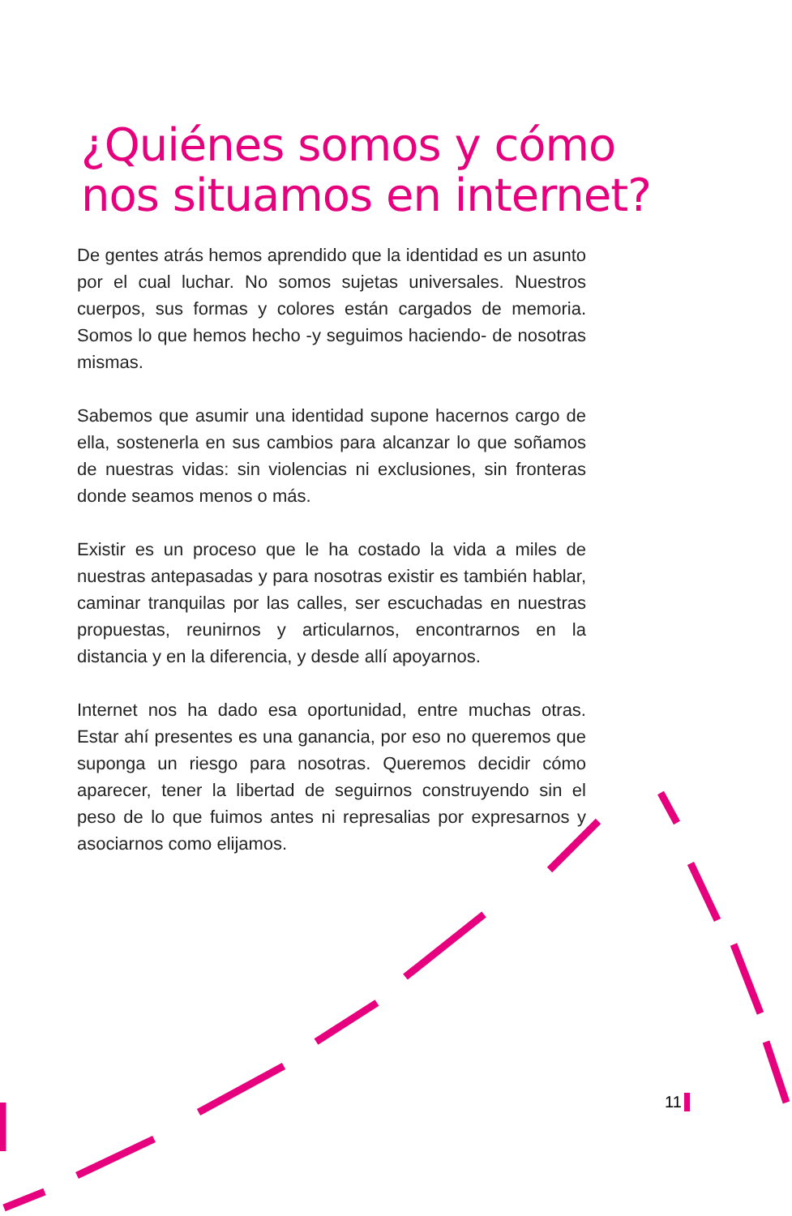¿Quiénes somos y cómo
nos situamos en internet?
De gentes atrás hemos aprendido que la identidad es un asunto por el cual luchar. No somos sujetas universales. Nuestros cuerpos, sus formas y colores están cargados de memoria. Somos lo que hemos hecho -y seguimos haciendo- de nosotras mismas.
Sabemos que asumir una identidad supone hacernos cargo de ella, sostenerla en sus cambios para alcanzar lo que soñamos de nuestras vidas: sin violencias ni exclusiones, sin fronteras donde seamos menos o más.
Existir es un proceso que le ha costado la vida a miles de nuestras antepasadas y para nosotras existir es también hablar, caminar tranquilas por las calles, ser escuchadas en nuestras propuestas, reunirnos y articularnos, encontrarnos en la distancia y en la diferencia, y desde allí apoyarnos.
Internet nos ha dado esa oportunidad, entre muchas otras. Estar ahí presentes es una ganancia, por eso no queremos que suponga un riesgo para nosotras. Queremos decidir cómo aparecer, tener la libertad de seguirnos construyendo sin el peso de lo que fuimos antes ni represalias por expresarnos y asociarnos como elijamos.
11